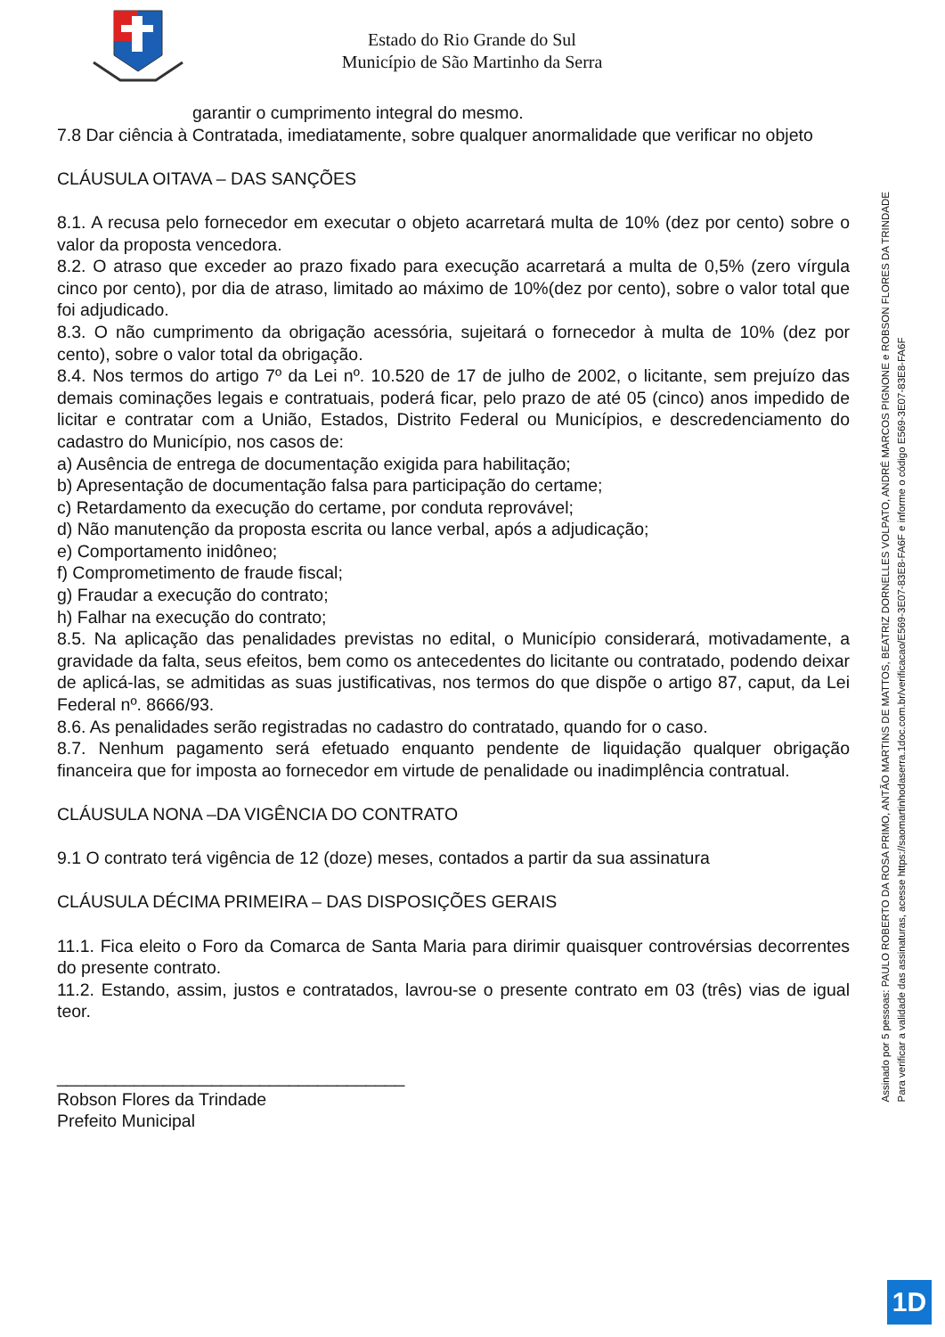Estado do Rio Grande do Sul
Município de São Martinho da Serra
garantir o cumprimento integral do mesmo.
7.8 Dar ciência à Contratada, imediatamente, sobre qualquer anormalidade que verificar no objeto
CLÁUSULA OITAVA – DAS SANÇÕES
8.1. A recusa pelo fornecedor em executar o objeto acarretará multa de 10% (dez por cento) sobre o valor da proposta vencedora.
8.2. O atraso que exceder ao prazo fixado para execução acarretará a multa de 0,5% (zero vírgula cinco por cento), por dia de atraso, limitado ao máximo de 10%(dez por cento), sobre o valor total que foi adjudicado.
8.3. O não cumprimento da obrigação acessória, sujeitará o fornecedor à multa de 10% (dez por cento), sobre o valor total da obrigação.
8.4. Nos termos do artigo 7º da Lei nº. 10.520 de 17 de julho de 2002, o licitante, sem prejuízo das demais cominações legais e contratuais, poderá ficar, pelo prazo de até 05 (cinco) anos impedido de licitar e contratar com a União, Estados, Distrito Federal ou Municípios, e descredenciamento do cadastro do Município, nos casos de:
a) Ausência de entrega de documentação exigida para habilitação;
b) Apresentação de documentação falsa para participação do certame;
c) Retardamento da execução do certame, por conduta reprovável;
d) Não manutenção da proposta escrita ou lance verbal, após a adjudicação;
e) Comportamento inidôneo;
f) Comprometimento de fraude fiscal;
g) Fraudar a execução do contrato;
h) Falhar na execução do contrato;
8.5. Na aplicação das penalidades previstas no edital, o Município considerará, motivadamente, a gravidade da falta, seus efeitos, bem como os antecedentes do licitante ou contratado, podendo deixar de aplicá-las, se admitidas as suas justificativas, nos termos do que dispõe o artigo 87, caput, da Lei Federal nº. 8666/93.
8.6. As penalidades serão registradas no cadastro do contratado, quando for o caso.
8.7. Nenhum pagamento será efetuado enquanto pendente de liquidação qualquer obrigação financeira que for imposta ao fornecedor em virtude de penalidade ou inadimplência contratual.
CLÁUSULA NONA –DA VIGÊNCIA DO CONTRATO
9.1 O contrato terá vigência de 12 (doze) meses, contados a partir da sua assinatura
CLÁUSULA DÉCIMA PRIMEIRA – DAS DISPOSIÇÕES GERAIS
11.1. Fica eleito o Foro da Comarca de Santa Maria para dirimir quaisquer controvérsias decorrentes do presente contrato.
11.2. Estando, assim, justos e contratados, lavrou-se o presente contrato em 03 (três) vias de igual teor.
____________________________________
Robson Flores da Trindade
Prefeito Municipal
Assinado por 5 pessoas: PAULO ROBERTO DA ROSA PRIMO, ANTÃO MARTINS DE MATTOS, BEATRIZ DORNELLES VOLPATO, ANDRÉ MARCOS PIGNONE e ROBSON FLORES DA TRINDADE
Para verificar a validade das assinaturas, acesse https://saomartinhodaserra.1doc.com.br/verificacao/E569-3E07-83E8-FA6F e informe o código E569-3E07-83E8-FA6F
1D